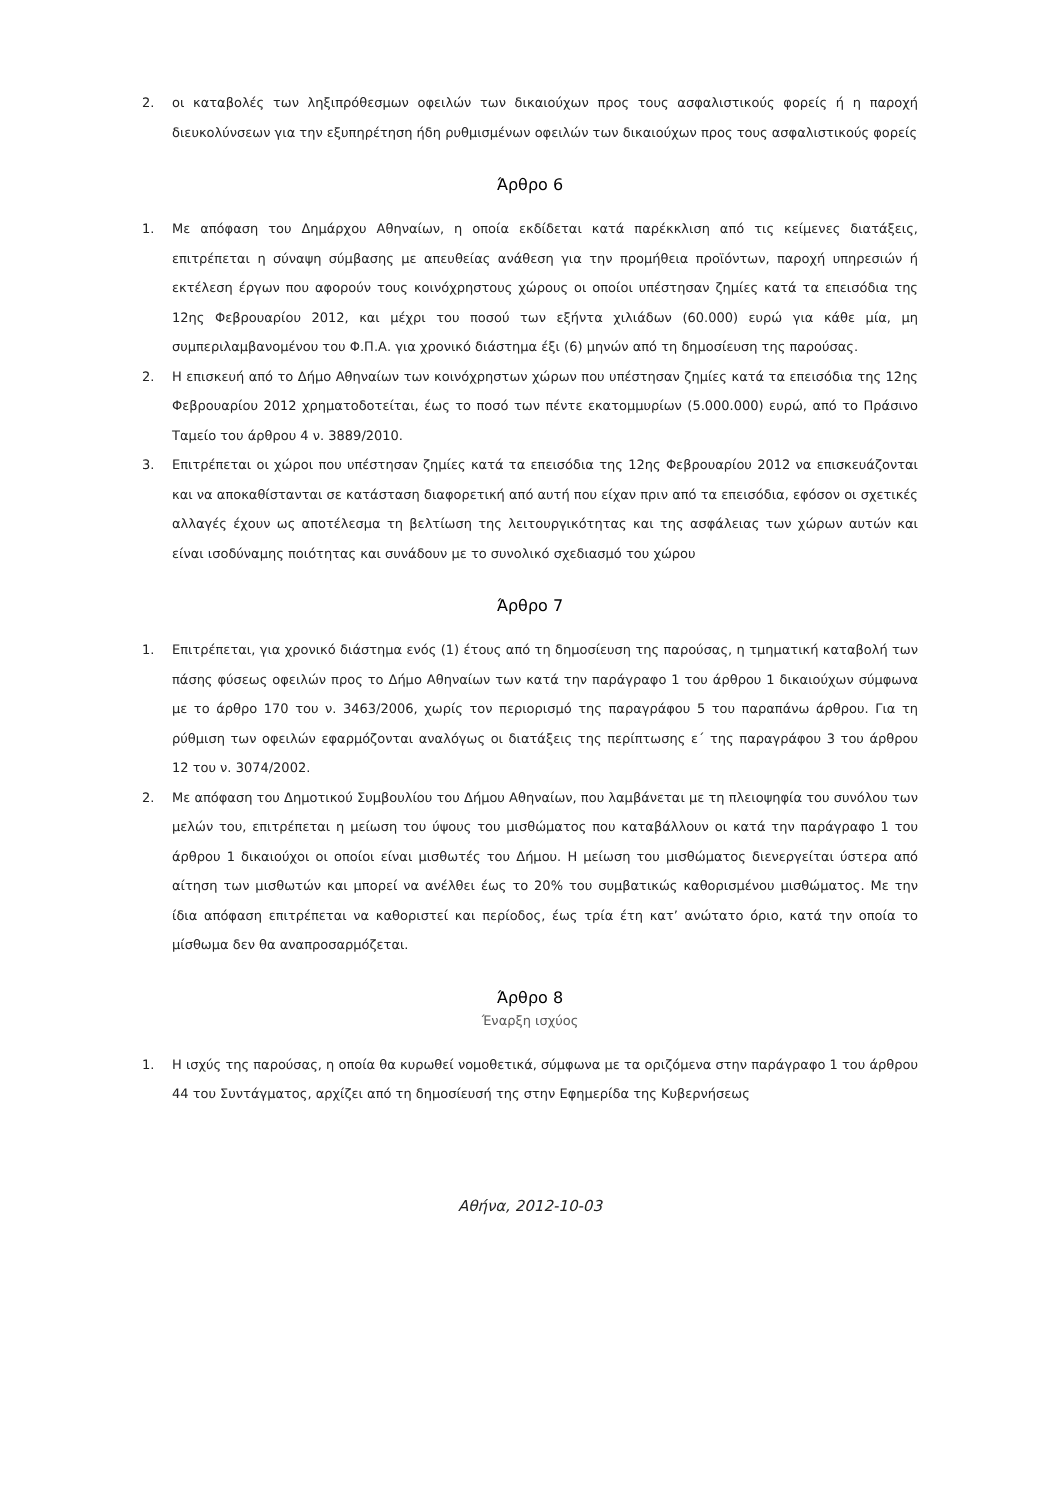2. οι καταβολές των ληξιπρόθεσμων οφειλών των δικαιούχων προς τους ασφαλιστικούς φορείς ή η παροχή διευκολύνσεων για την εξυπηρέτηση ήδη ρυθμισμένων οφειλών των δικαιούχων προς τους ασφαλιστικούς φορείς
Άρθρο 6
1. Με απόφαση του Δημάρχου Αθηναίων, η οποία εκδίδεται κατά παρέκκλιση από τις κείμενες διατάξεις, επιτρέπεται η σύναψη σύμβασης με απευθείας ανάθεση για την προμήθεια προϊόντων, παροχή υπηρεσιών ή εκτέλεση έργων που αφορούν τους κοινόχρηστους χώρους οι οποίοι υπέστησαν ζημίες κατά τα επεισόδια της 12ης Φεβρουαρίου 2012, και μέχρι του ποσού των εξήντα χιλιάδων (60.000) ευρώ για κάθε μία, μη συμπεριλαμβανομένου του Φ.Π.Α. για χρονικό διάστημα έξι (6) μηνών από τη δημοσίευση της παρούσας.
2. Η επισκευή από το Δήμο Αθηναίων των κοινόχρηστων χώρων που υπέστησαν ζημίες κατά τα επεισόδια της 12ης Φεβρουαρίου 2012 χρηματοδοτείται, έως το ποσό των πέντε εκατομμυρίων (5.000.000) ευρώ, από το Πράσινο Ταμείο του άρθρου 4 ν. 3889/2010.
3. Επιτρέπεται οι χώροι που υπέστησαν ζημίες κατά τα επεισόδια της 12ης Φεβρουαρίου 2012 να επισκευάζονται και να αποκαθίστανται σε κατάσταση διαφορετική από αυτή που είχαν πριν από τα επεισόδια, εφόσον οι σχετικές αλλαγές έχουν ως αποτέλεσμα τη βελτίωση της λειτουργικότητας και της ασφάλειας των χώρων αυτών και είναι ισοδύναμης ποιότητας και συνάδουν με το συνολικό σχεδιασμό του χώρου
Άρθρο 7
1. Επιτρέπεται, για χρονικό διάστημα ενός (1) έτους από τη δημοσίευση της παρούσας, η τμηματική καταβολή των πάσης φύσεως οφειλών προς το Δήμο Αθηναίων των κατά την παράγραφο 1 του άρθρου 1 δικαιούχων σύμφωνα με το άρθρο 170 του ν. 3463/2006, χωρίς τον περιορισμό της παραγράφου 5 του παραπάνω άρθρου. Για τη ρύθμιση των οφειλών εφαρμόζονται αναλόγως οι διατάξεις της περίπτωσης ε΄ της παραγράφου 3 του άρθρου 12 του ν. 3074/2002.
2. Με απόφαση του Δημοτικού Συμβουλίου του Δήμου Αθηναίων, που λαμβάνεται με τη πλειοψηφία του συνόλου των μελών του, επιτρέπεται η μείωση του ύψους του μισθώματος που καταβάλλουν οι κατά την παράγραφο 1 του άρθρου 1 δικαιούχοι οι οποίοι είναι μισθωτές του Δήμου. Η μείωση του μισθώματος διενεργείται ύστερα από αίτηση των μισθωτών και μπορεί να ανέλθει έως το 20% του συμβατικώς καθορισμένου μισθώματος. Με την ίδια απόφαση επιτρέπεται να καθοριστεί και περίοδος, έως τρία έτη κατ’ ανώτατο όριο, κατά την οποία το μίσθωμα δεν θα αναπροσαρμόζεται.
Άρθρο 8
Έναρξη ισχύος
1. Η ισχύς της παρούσας, η οποία θα κυρωθεί νομοθετικά, σύμφωνα με τα οριζόμενα στην παράγραφο 1 του άρθρου 44 του Συντάγματος, αρχίζει από τη δημοσίευσή της στην Εφημερίδα της Κυβερνήσεως
Αθήνα, 2012-10-03